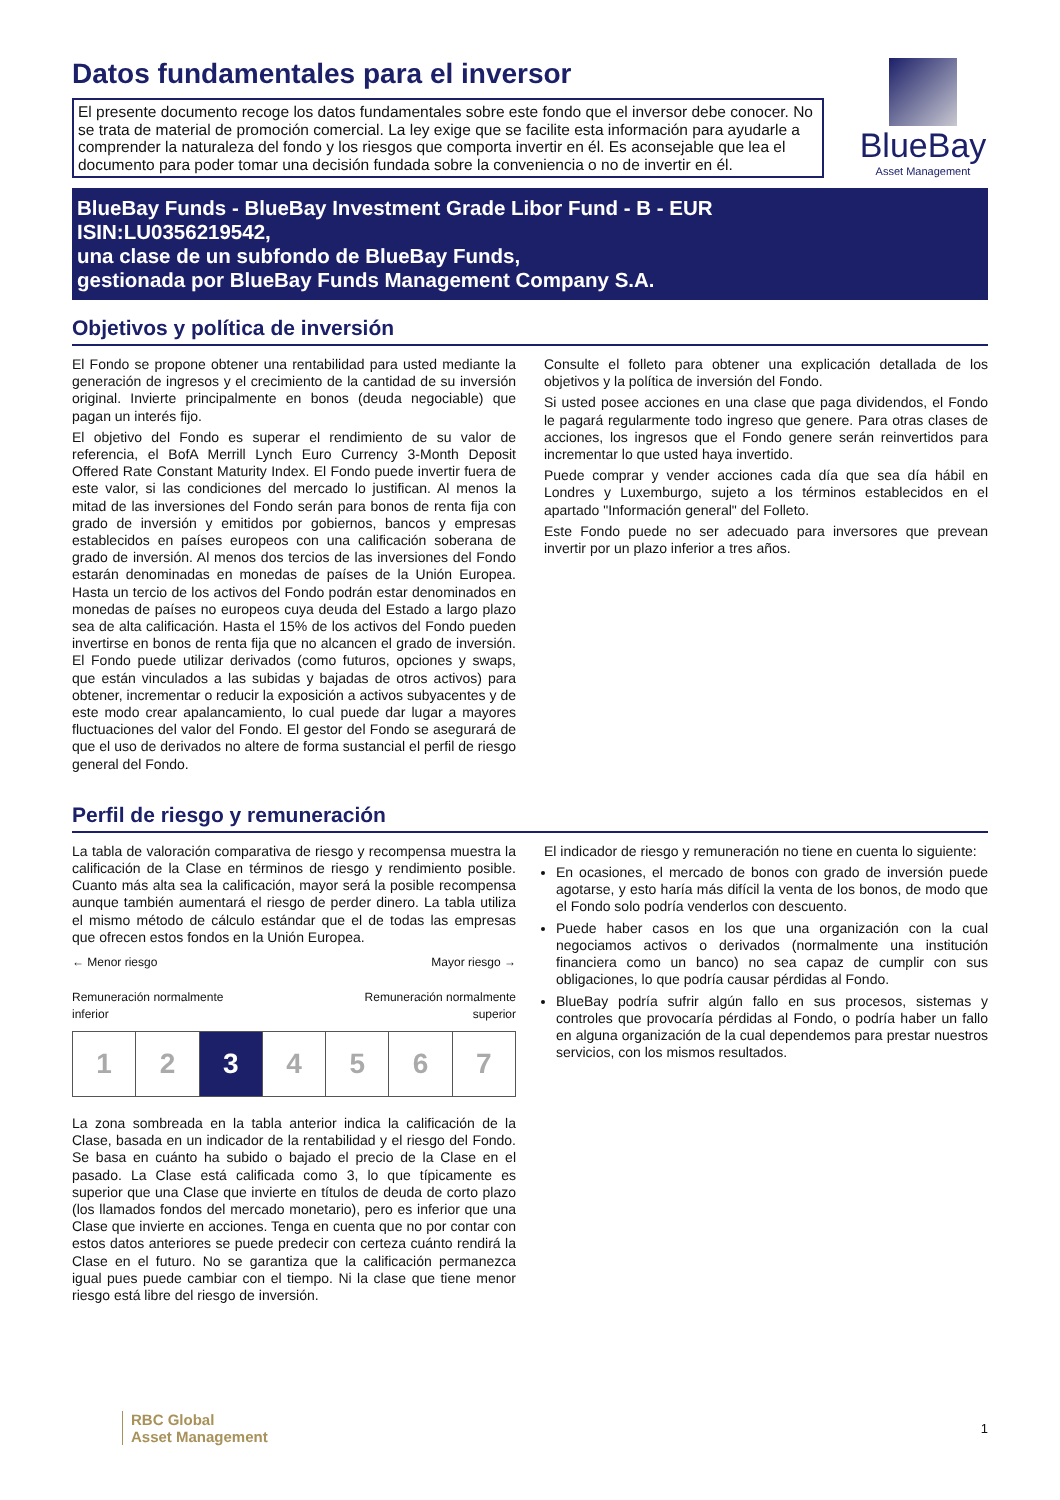Datos fundamentales para el inversor
El presente documento recoge los datos fundamentales sobre este fondo que el inversor debe conocer. No se trata de material de promoción comercial. La ley exige que se facilite esta información para ayudarle a comprender la naturaleza del fondo y los riesgos que comporta invertir en él. Es aconsejable que lea el documento para poder tomar una decisión fundada sobre la conveniencia o no de invertir en él.
BlueBay
Asset Management
BlueBay Funds - BlueBay Investment Grade Libor Fund - B - EUR
ISIN:LU0356219542,
una clase de un subfondo de BlueBay Funds,
gestionada por BlueBay Funds Management Company S.A.
Objetivos y política de inversión
El Fondo se propone obtener una rentabilidad para usted mediante la generación de ingresos y el crecimiento de la cantidad de su inversión original. Invierte principalmente en bonos (deuda negociable) que pagan un interés fijo.
El objetivo del Fondo es superar el rendimiento de su valor de referencia, el BofA Merrill Lynch Euro Currency 3-Month Deposit Offered Rate Constant Maturity Index. El Fondo puede invertir fuera de este valor, si las condiciones del mercado lo justifican. Al menos la mitad de las inversiones del Fondo serán para bonos de renta fija con grado de inversión y emitidos por gobiernos, bancos y empresas establecidos en países europeos con una calificación soberana de grado de inversión. Al menos dos tercios de las inversiones del Fondo estarán denominadas en monedas de países de la Unión Europea. Hasta un tercio de los activos del Fondo podrán estar denominados en monedas de países no europeos cuya deuda del Estado a largo plazo sea de alta calificación. Hasta el 15% de los activos del Fondo pueden invertirse en bonos de renta fija que no alcancen el grado de inversión. El Fondo puede utilizar derivados (como futuros, opciones y swaps, que están vinculados a las subidas y bajadas de otros activos) para obtener, incrementar o reducir la exposición a activos subyacentes y de este modo crear apalancamiento, lo cual puede dar lugar a mayores fluctuaciones del valor del Fondo. El gestor del Fondo se asegurará de que el uso de derivados no altere de forma sustancial el perfil de riesgo general del Fondo.
Consulte el folleto para obtener una explicación detallada de los objetivos y la política de inversión del Fondo.
Si usted posee acciones en una clase que paga dividendos, el Fondo le pagará regularmente todo ingreso que genere. Para otras clases de acciones, los ingresos que el Fondo genere serán reinvertidos para incrementar lo que usted haya invertido.
Puede comprar y vender acciones cada día que sea día hábil en Londres y Luxemburgo, sujeto a los términos establecidos en el apartado "Información general" del Folleto.
Este Fondo puede no ser adecuado para inversores que prevean invertir por un plazo inferior a tres años.
Perfil de riesgo y remuneración
La tabla de valoración comparativa de riesgo y recompensa muestra la calificación de la Clase en términos de riesgo y rendimiento posible. Cuanto más alta sea la calificación, mayor será la posible recompensa aunque también aumentará el riesgo de perder dinero. La tabla utiliza el mismo método de cálculo estándar que el de todas las empresas que ofrecen estos fondos en la Unión Europea.
← Menor riesgo
Remuneración normalmente
inferior
Mayor riesgo →
Remuneración normalmente
superior
| 1 | 2 | 3 | 4 | 5 | 6 | 7 |
La zona sombreada en la tabla anterior indica la calificación de la Clase, basada en un indicador de la rentabilidad y el riesgo del Fondo. Se basa en cuánto ha subido o bajado el precio de la Clase en el pasado. La Clase está calificada como 3, lo que típicamente es superior que una Clase que invierte en títulos de deuda de corto plazo (los llamados fondos del mercado monetario), pero es inferior que una Clase que invierte en acciones. Tenga en cuenta que no por contar con estos datos anteriores se puede predecir con certeza cuánto rendirá la Clase en el futuro. No se garantiza que la calificación permanezca igual pues puede cambiar con el tiempo. Ni la clase que tiene menor riesgo está libre del riesgo de inversión.
El indicador de riesgo y remuneración no tiene en cuenta lo siguiente:
En ocasiones, el mercado de bonos con grado de inversión puede agotarse, y esto haría más difícil la venta de los bonos, de modo que el Fondo solo podría venderlos con descuento.
Puede haber casos en los que una organización con la cual negociamos activos o derivados (normalmente una institución financiera como un banco) no sea capaz de cumplir con sus obligaciones, lo que podría causar pérdidas al Fondo.
BlueBay podría sufrir algún fallo en sus procesos, sistemas y controles que provocaría pérdidas al Fondo, o podría haber un fallo en alguna organización de la cual dependemos para prestar nuestros servicios, con los mismos resultados.
RBC Global
Asset Management
1